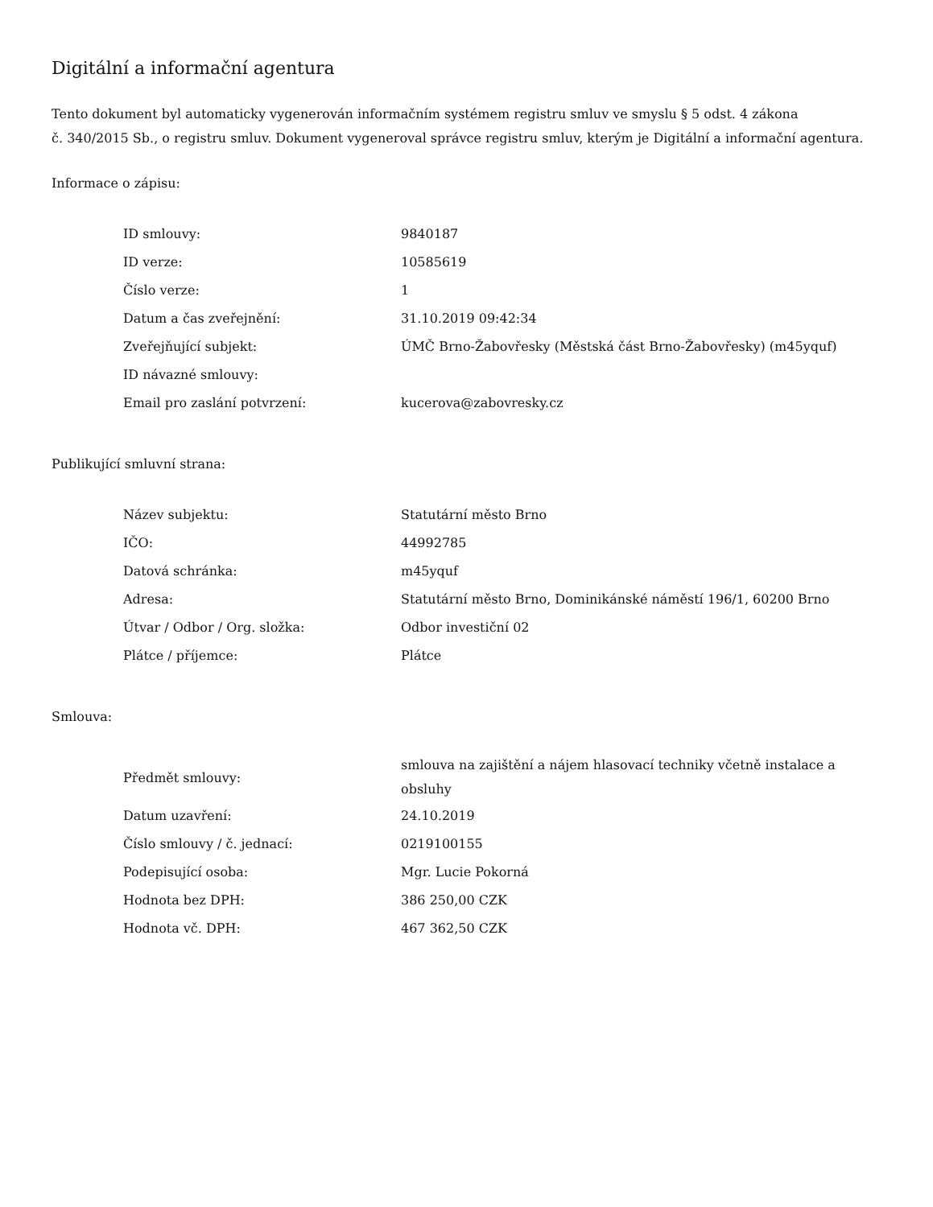Digitální a informační agentura
Tento dokument byl automaticky vygenerován informačním systémem registru smluv ve smyslu § 5 odst. 4 zákona
č. 340/2015 Sb., o registru smluv. Dokument vygeneroval správce registru smluv, kterým je Digitální a informační agentura.
Informace o zápisu:
| ID smlouvy: | 9840187 |
| ID verze: | 10585619 |
| Číslo verze: | 1 |
| Datum a čas zveřejnění: | 31.10.2019 09:42:34 |
| Zveřejňující subjekt: | ÚMČ Brno-Žabovřesky (Městská část Brno-Žabovřesky) (m45yquf) |
| ID návazné smlouvy: | |
| Email pro zaslání potvrzení: | kucerova@zabovresky.cz |
Publikující smluvní strana:
| Název subjektu: | Statutární město Brno |
| IČO: | 44992785 |
| Datová schránka: | m45yquf |
| Adresa: | Statutární město Brno, Dominikánské náměstí 196/1, 60200 Brno |
| Útvar / Odbor / Org. složka: | Odbor investiční 02 |
| Plátce / příjemce: | Plátce |
Smlouva:
| Předmět smlouvy: | smlouva na zajištění a nájem hlasovací techniky včetně instalace a obsluhy |
| Datum uzavření: | 24.10.2019 |
| Číslo smlouvy / č. jednací: | 0219100155 |
| Podepisující osoba: | Mgr. Lucie Pokorná |
| Hodnota bez DPH: | 386 250,00 CZK |
| Hodnota vč. DPH: | 467 362,50 CZK |